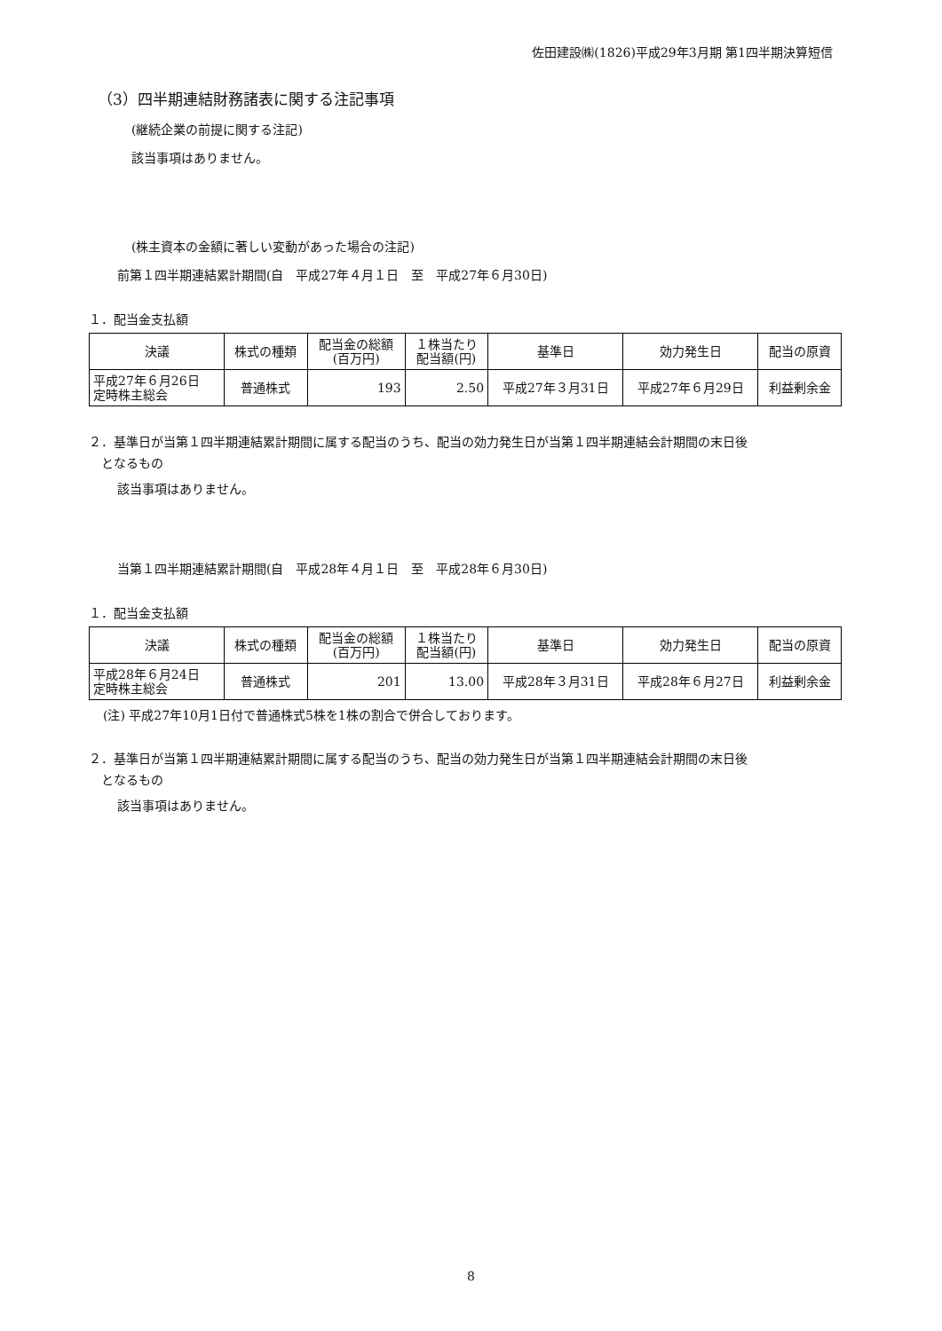佐田建設㈱(1826)平成29年3月期 第1四半期決算短信
（3）四半期連結財務諸表に関する注記事項
(継続企業の前提に関する注記)
該当事項はありません。
(株主資本の金額に著しい変動があった場合の注記)
前第１四半期連結累計期間(自　平成27年４月１日　至　平成27年６月30日)
１．配当金支払額
| 決議 | 株式の種類 | 配当金の総額 (百万円) | １株当たり 配当額(円) | 基準日 | 効力発生日 | 配当の原資 |
| --- | --- | --- | --- | --- | --- | --- |
| 平成27年６月26日 定時株主総会 | 普通株式 | 193 | 2.50 | 平成27年３月31日 | 平成27年６月29日 | 利益剰余金 |
２．基準日が当第１四半期連結累計期間に属する配当のうち、配当の効力発生日が当第１四半期連結会計期間の末日後
　となるもの
該当事項はありません。
当第１四半期連結累計期間(自　平成28年４月１日　至　平成28年６月30日)
１．配当金支払額
| 決議 | 株式の種類 | 配当金の総額 (百万円) | １株当たり 配当額(円) | 基準日 | 効力発生日 | 配当の原資 |
| --- | --- | --- | --- | --- | --- | --- |
| 平成28年６月24日 定時株主総会 | 普通株式 | 201 | 13.00 | 平成28年３月31日 | 平成28年６月27日 | 利益剰余金 |
(注) 平成27年10月1日付で普通株式5株を1株の割合で併合しております。
２．基準日が当第１四半期連結累計期間に属する配当のうち、配当の効力発生日が当第１四半期連結会計期間の末日後
　となるもの
該当事項はありません。
8